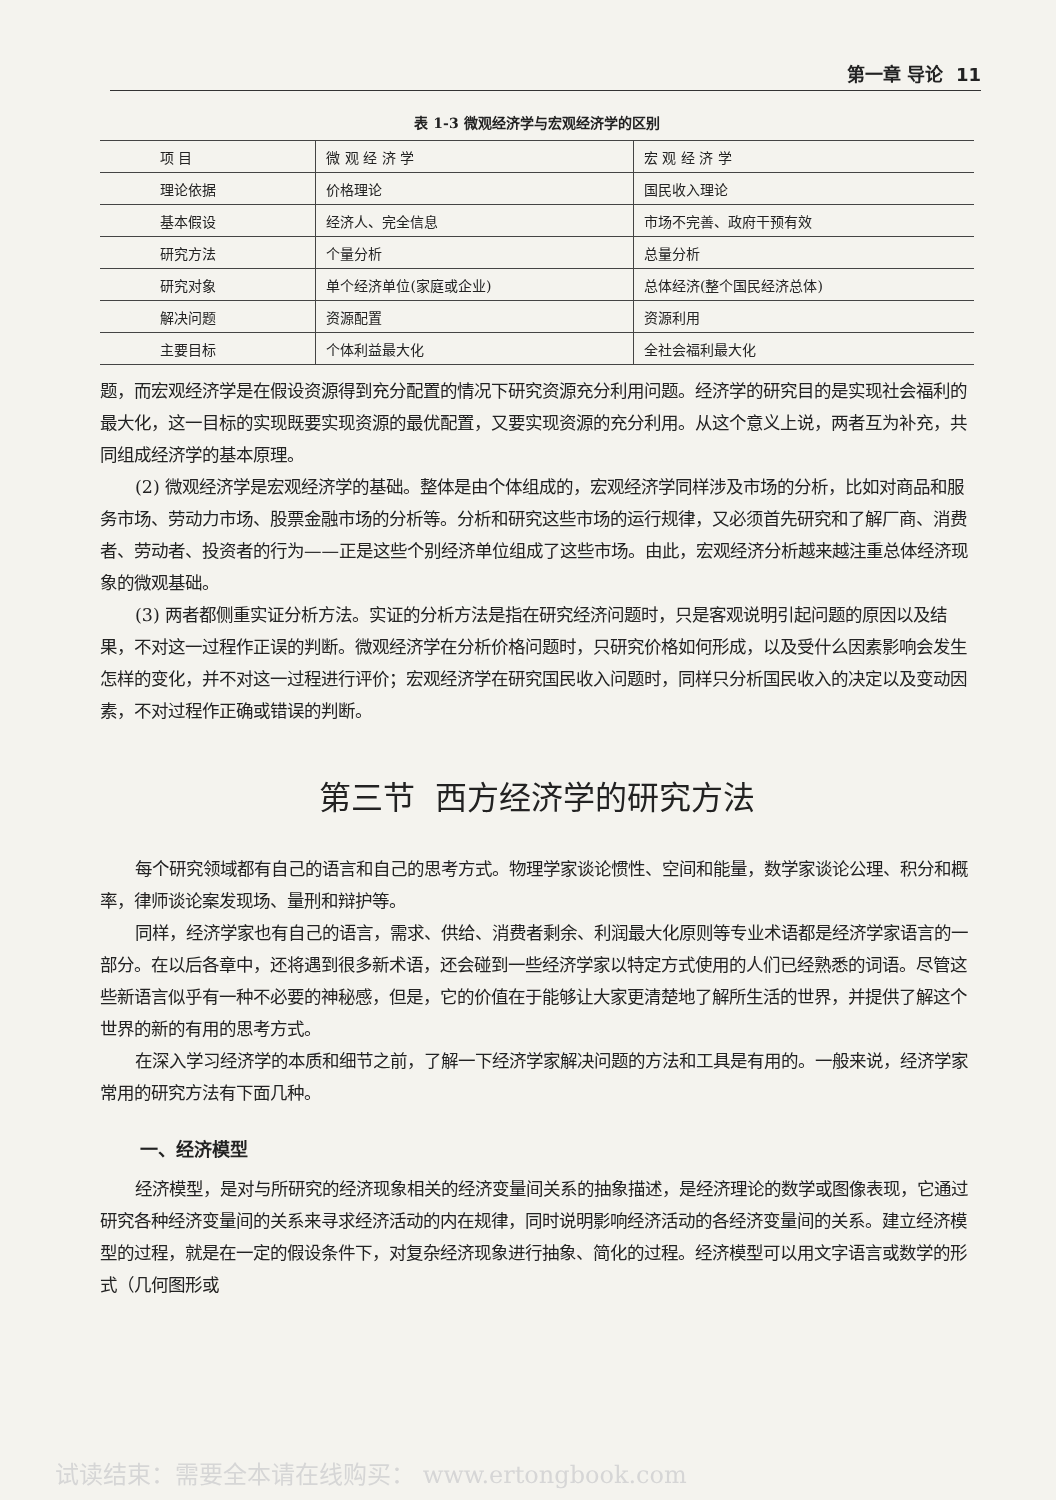第一章 导论 11
表 1-3 微观经济学与宏观经济学的区别
| 项 目 | 微 观 经 济 学 | 宏 观 经 济 学 |
| --- | --- | --- |
| 理论依据 | 价格理论 | 国民收入理论 |
| 基本假设 | 经济人、完全信息 | 市场不完善、政府干预有效 |
| 研究方法 | 个量分析 | 总量分析 |
| 研究对象 | 单个经济单位(家庭或企业) | 总体经济(整个国民经济总体) |
| 解决问题 | 资源配置 | 资源利用 |
| 主要目标 | 个体利益最大化 | 全社会福利最大化 |
题，而宏观经济学是在假设资源得到充分配置的情况下研究资源充分利用问题。经济学的研究目的是实现社会福利的最大化，这一目标的实现既要实现资源的最优配置，又要实现资源的充分利用。从这个意义上说，两者互为补充，共同组成经济学的基本原理。
(2) 微观经济学是宏观经济学的基础。整体是由个体组成的，宏观经济学同样涉及市场的分析，比如对商品和服务市场、劳动力市场、股票金融市场的分析等。分析和研究这些市场的运行规律，又必须首先研究和了解厂商、消费者、劳动者、投资者的行为——正是这些个别经济单位组成了这些市场。由此，宏观经济分析越来越注重总体经济现象的微观基础。
(3) 两者都侧重实证分析方法。实证的分析方法是指在研究经济问题时，只是客观说明引起问题的原因以及结果，不对这一过程作正误的判断。微观经济学在分析价格问题时，只研究价格如何形成，以及受什么因素影响会发生怎样的变化，并不对这一过程进行评价；宏观经济学在研究国民收入问题时，同样只分析国民收入的决定以及变动因素，不对过程作正确或错误的判断。
第三节 西方经济学的研究方法
每个研究领域都有自己的语言和自己的思考方式。物理学家谈论惯性、空间和能量，数学家谈论公理、积分和概率，律师谈论案发现场、量刑和辩护等。
同样，经济学家也有自己的语言，需求、供给、消费者剩余、利润最大化原则等专业术语都是经济学家语言的一部分。在以后各章中，还将遇到很多新术语，还会碰到一些经济学家以特定方式使用的人们已经熟悉的词语。尽管这些新语言似乎有一种不必要的神秘感，但是，它的价值在于能够让大家更清楚地了解所生活的世界，并提供了解这个世界的新的有用的思考方式。
在深入学习经济学的本质和细节之前，了解一下经济学家解决问题的方法和工具是有用的。一般来说，经济学家常用的研究方法有下面几种。
一、经济模型
经济模型，是对与所研究的经济现象相关的经济变量间关系的抽象描述，是经济理论的数学或图像表现，它通过研究各种经济变量间的关系来寻求经济活动的内在规律，同时说明影响经济活动的各经济变量间的关系。建立经济模型的过程，就是在一定的假设条件下，对复杂经济现象进行抽象、简化的过程。经济模型可以用文字语言或数学的形式（几何图形或
试读结束：需要全本请在线购买： www.ertongbook.com